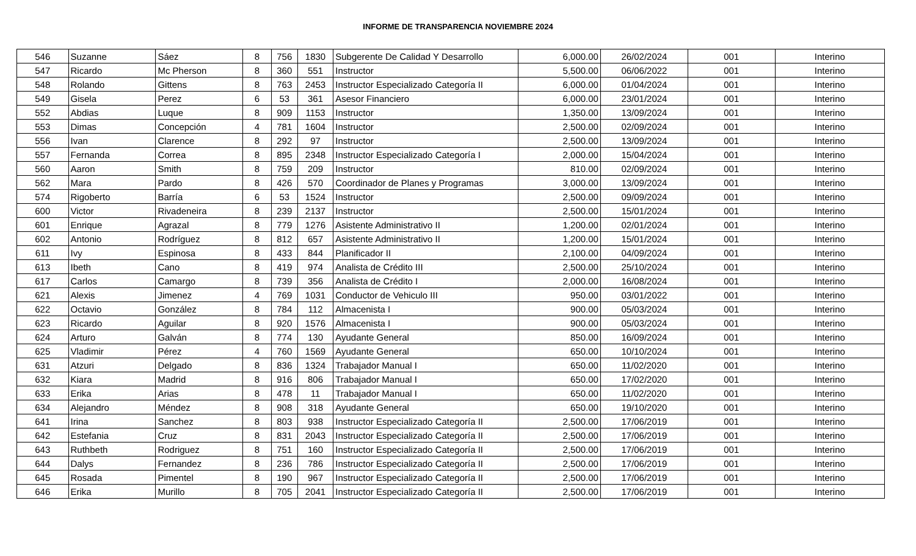INFORME DE TRANSPARENCIA NOVIEMBRE 2024
| 546 | Suzanne | Sáez | 8 | 756 | 1830 | Subgerente De Calidad Y Desarrollo | 6,000.00 | 26/02/2024 | 001 | Interino |
| 547 | Ricardo | Mc Pherson | 8 | 360 | 551 | Instructor | 5,500.00 | 06/06/2022 | 001 | Interino |
| 548 | Rolando | Gittens | 8 | 763 | 2453 | Instructor Especializado Categoría II | 6,000.00 | 01/04/2024 | 001 | Interino |
| 549 | Gisela | Perez | 6 | 53 | 361 | Asesor Financiero | 6,000.00 | 23/01/2024 | 001 | Interino |
| 552 | Abdias | Luque | 8 | 909 | 1153 | Instructor | 1,350.00 | 13/09/2024 | 001 | Interino |
| 553 | Dimas | Concepción | 4 | 781 | 1604 | Instructor | 2,500.00 | 02/09/2024 | 001 | Interino |
| 556 | Ivan | Clarence | 8 | 292 | 97 | Instructor | 2,500.00 | 13/09/2024 | 001 | Interino |
| 557 | Fernanda | Correa | 8 | 895 | 2348 | Instructor Especializado Categoría I | 2,000.00 | 15/04/2024 | 001 | Interino |
| 560 | Aaron | Smith | 8 | 759 | 209 | Instructor | 810.00 | 02/09/2024 | 001 | Interino |
| 562 | Mara | Pardo | 8 | 426 | 570 | Coordinador de Planes y Programas | 3,000.00 | 13/09/2024 | 001 | Interino |
| 574 | Rigoberto | Barría | 6 | 53 | 1524 | Instructor | 2,500.00 | 09/09/2024 | 001 | Interino |
| 600 | Victor | Rivadeneira | 8 | 239 | 2137 | Instructor | 2,500.00 | 15/01/2024 | 001 | Interino |
| 601 | Enrique | Agrazal | 8 | 779 | 1276 | Asistente Administrativo II | 1,200.00 | 02/01/2024 | 001 | Interino |
| 602 | Antonio | Rodríguez | 8 | 812 | 657 | Asistente Administrativo II | 1,200.00 | 15/01/2024 | 001 | Interino |
| 611 | Ivy | Espinosa | 8 | 433 | 844 | Planificador II | 2,100.00 | 04/09/2024 | 001 | Interino |
| 613 | Ibeth | Cano | 8 | 419 | 974 | Analista de Crédito III | 2,500.00 | 25/10/2024 | 001 | Interino |
| 617 | Carlos | Camargo | 8 | 739 | 356 | Analista de Crédito I | 2,000.00 | 16/08/2024 | 001 | Interino |
| 621 | Alexis | Jimenez | 4 | 769 | 1031 | Conductor de Vehiculo III | 950.00 | 03/01/2022 | 001 | Interino |
| 622 | Octavio | González | 8 | 784 | 112 | Almacenista I | 900.00 | 05/03/2024 | 001 | Interino |
| 623 | Ricardo | Aguilar | 8 | 920 | 1576 | Almacenista I | 900.00 | 05/03/2024 | 001 | Interino |
| 624 | Arturo | Galván | 8 | 774 | 130 | Ayudante General | 850.00 | 16/09/2024 | 001 | Interino |
| 625 | Vladimir | Pérez | 4 | 760 | 1569 | Ayudante General | 650.00 | 10/10/2024 | 001 | Interino |
| 631 | Atzuri | Delgado | 8 | 836 | 1324 | Trabajador Manual I | 650.00 | 11/02/2020 | 001 | Interino |
| 632 | Kiara | Madrid | 8 | 916 | 806 | Trabajador Manual I | 650.00 | 17/02/2020 | 001 | Interino |
| 633 | Erika | Arias | 8 | 478 | 11 | Trabajador Manual I | 650.00 | 11/02/2020 | 001 | Interino |
| 634 | Alejandro | Méndez | 8 | 908 | 318 | Ayudante General | 650.00 | 19/10/2020 | 001 | Interino |
| 641 | Irina | Sanchez | 8 | 803 | 938 | Instructor Especializado Categoría II | 2,500.00 | 17/06/2019 | 001 | Interino |
| 642 | Estefania | Cruz | 8 | 831 | 2043 | Instructor Especializado Categoría II | 2,500.00 | 17/06/2019 | 001 | Interino |
| 643 | Ruthbeth | Rodriguez | 8 | 751 | 160 | Instructor Especializado Categoría II | 2,500.00 | 17/06/2019 | 001 | Interino |
| 644 | Dalys | Fernandez | 8 | 236 | 786 | Instructor Especializado Categoría II | 2,500.00 | 17/06/2019 | 001 | Interino |
| 645 | Rosada | Pimentel | 8 | 190 | 967 | Instructor Especializado Categoría II | 2,500.00 | 17/06/2019 | 001 | Interino |
| 646 | Erika | Murillo | 8 | 705 | 2041 | Instructor Especializado Categoría II | 2,500.00 | 17/06/2019 | 001 | Interino |